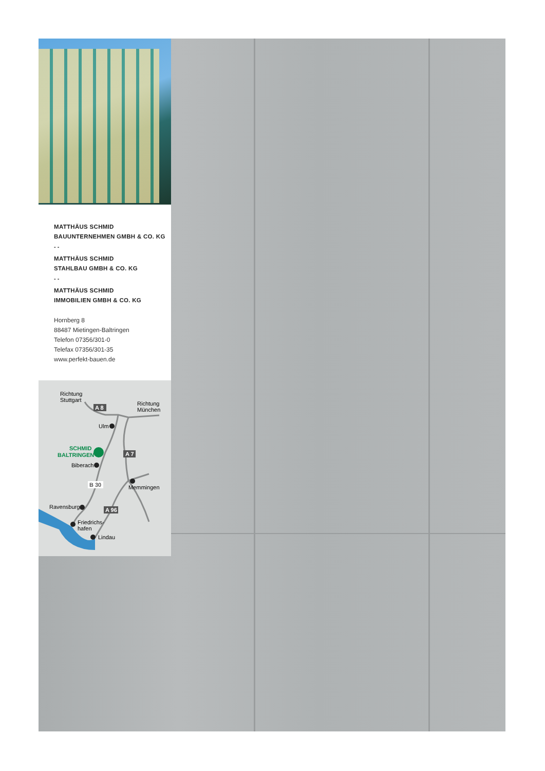MATTHÄUS SCHMID
BAUUNTERNEHMEN GMBH & CO. KG
- -
MATTHÄUS SCHMID
STAHLBAU GMBH & CO. KG
- -
MATTHÄUS SCHMID
IMMOBILIEN GMBH & CO. KG
Hornberg 8
88487 Mietingen-Baltringen
Telefon 07356/301-0
Telefax 07356/301-35
www.perfekt-bauen.de
Richtung
Stuttgart
A 8
Richtung
München
Ulm
SCHMID
BALTRINGEN
A 7
Biberach
B 30
Memmingen
Ravensburg
A 96
Friedrichs-
hafen
Lindau